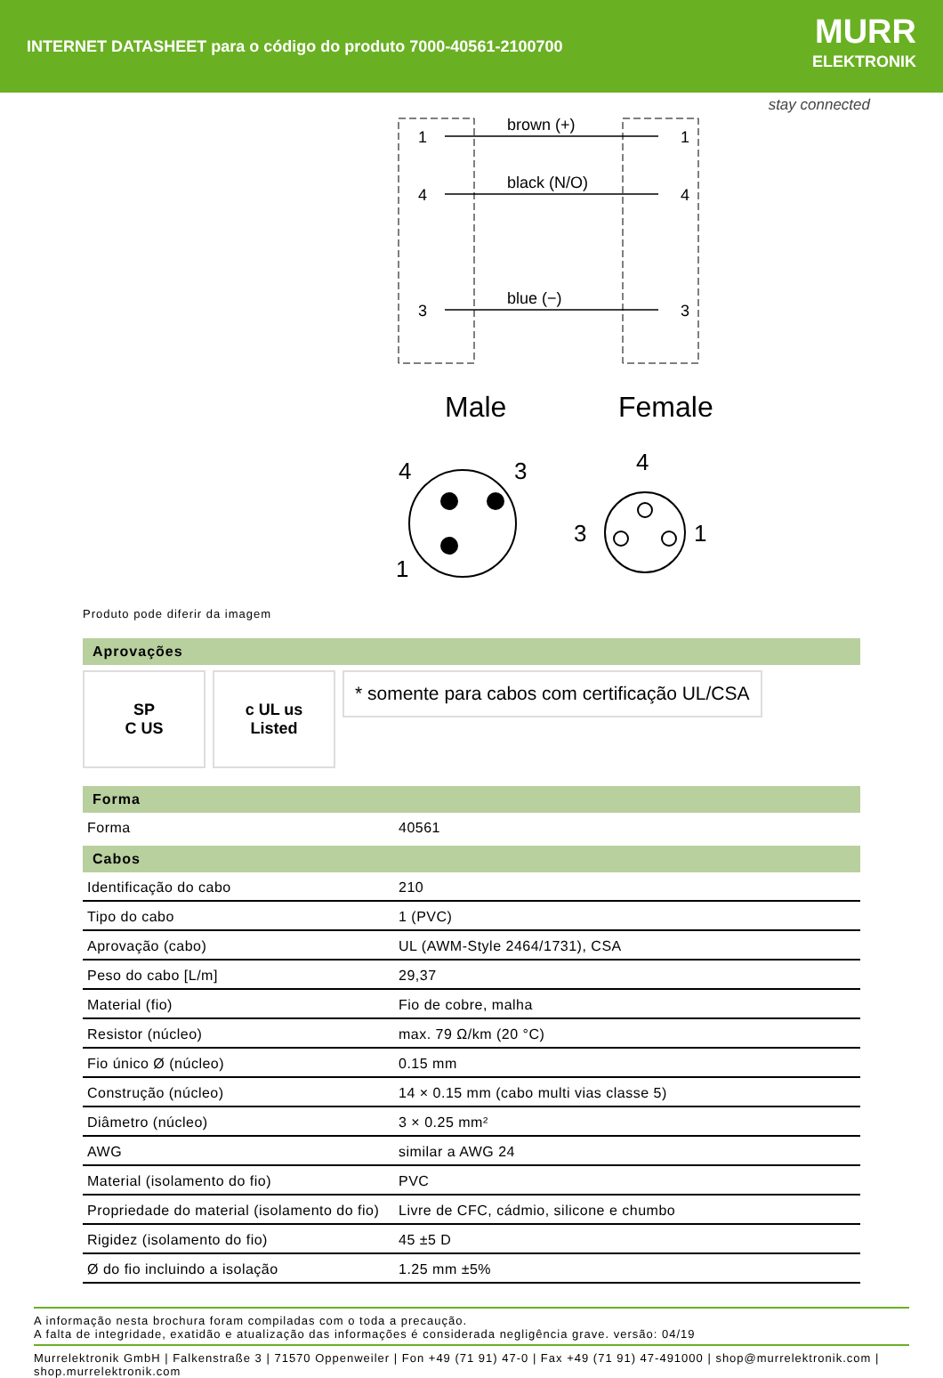INTERNET DATASHEET para o código do produto 7000-40561-2100700
MURR
ELEKTRONIK
stay connected
1
4
3
1
4
3
brown (+)
black (N/O)
blue (−)
Male
Female
4
3
1
4
3
1
Produto pode diferir da imagem
Aprovações
SP
C US
c UL us
Listed
* somente para cabos com certificação UL/CSA
Forma
| Forma | 40561 |
Cabos
| Identificação do cabo | 210 |
| Tipo do cabo | 1 (PVC) |
| Aprovação (cabo) | UL (AWM-Style 2464/1731), CSA |
| Peso do cabo [L/m] | 29,37 |
| Material (fio) | Fio de cobre, malha |
| Resistor (núcleo) | max. 79 Ω/km (20 °C) |
| Fio único Ø (núcleo) | 0.15 mm |
| Construção (núcleo) | 14 × 0.15 mm (cabo multi vias classe 5) |
| Diâmetro (núcleo) | 3 × 0.25 mm² |
| AWG | similar a AWG 24 |
| Material (isolamento do fio) | PVC |
| Propriedade do material (isolamento do fio) | Livre de CFC, cádmio, silicone e chumbo |
| Rigidez (isolamento do fio) | 45 ±5 D |
| Ø do fio incluindo a isolação | 1.25 mm ±5% |
A informação nesta brochura foram compiladas com o toda a precaução.
A falta de integridade, exatidão e atualização das informações é considerada negligência grave. versão: 04/19
Murrelektronik GmbH | Falkenstraße 3 | 71570 Oppenweiler | Fon +49 (71 91) 47-0 | Fax +49 (71 91) 47-491000 | shop@murrelektronik.com | shop.murrelektronik.com